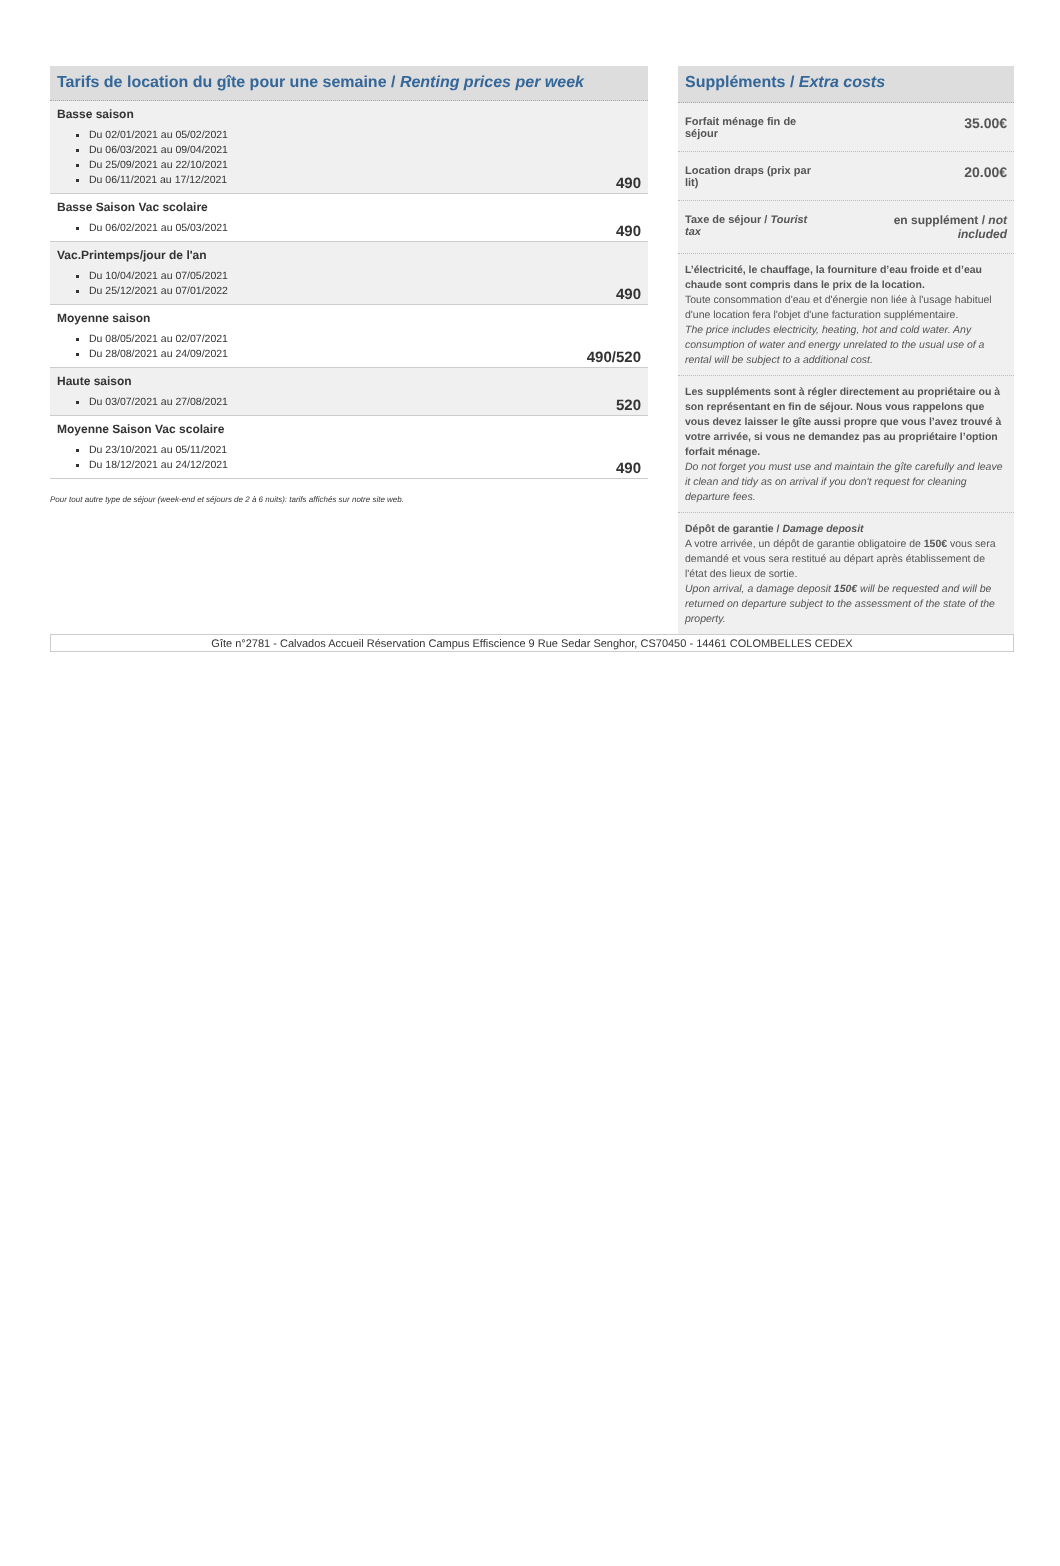Tarifs de location du gîte pour une semaine / Renting prices per week
Basse saison
Du 02/01/2021 au 05/02/2021
Du 06/03/2021 au 09/04/2021
Du 25/09/2021 au 22/10/2021
Du 06/11/2021 au 17/12/2021
490
Basse Saison Vac scolaire
Du 06/02/2021 au 05/03/2021
490
Vac.Printemps/jour de l'an
Du 10/04/2021 au 07/05/2021
Du 25/12/2021 au 07/01/2022
490
Moyenne saison
Du 08/05/2021 au 02/07/2021
Du 28/08/2021 au 24/09/2021
490/520
Haute saison
Du 03/07/2021 au 27/08/2021
520
Moyenne Saison Vac scolaire
Du 23/10/2021 au 05/11/2021
Du 18/12/2021 au 24/12/2021
490
Pour tout autre type de séjour (week-end et séjours de 2 à 6 nuits): tarifs affichés sur notre site web.
Suppléments / Extra costs
Forfait ménage fin de
séjour
35.00€
Location draps (prix par
lit)
20.00€
Taxe de séjour / Tourist
tax
en supplément / not
included
L’électricité, le chauffage, la fourniture d’eau froide et d’eau chaude sont compris dans le prix de la location.
Toute consommation d'eau et d'énergie non liée à l'usage habituel d'une location fera l'objet d'une facturation supplémentaire.
The price includes electricity, heating, hot and cold water. Any consumption of water and energy unrelated to the usual use of a rental will be subject to a additional cost.
Les suppléments sont à régler directement au propriétaire ou à son représentant en fin de séjour. Nous vous rappelons que vous devez laisser le gîte aussi propre que vous l’avez trouvé à votre arrivée, si vous ne demandez pas au propriétaire l’option forfait ménage.
Do not forget you must use and maintain the gîte carefully and leave it clean and tidy as on arrival if you don't request for cleaning departure fees.
Dépôt de garantie / Damage deposit
A votre arrivée, un dépôt de garantie obligatoire de 150€ vous sera demandé et vous sera restitué au départ après établissement de l'état des lieux de sortie.
Upon arrival, a damage deposit 150€ will be requested and will be returned on departure subject to the assessment of the state of the property.
Gîte n°2781 - Calvados Accueil Réservation Campus Effiscience 9 Rue Sedar Senghor, CS70450 - 14461 COLOMBELLES CEDEX